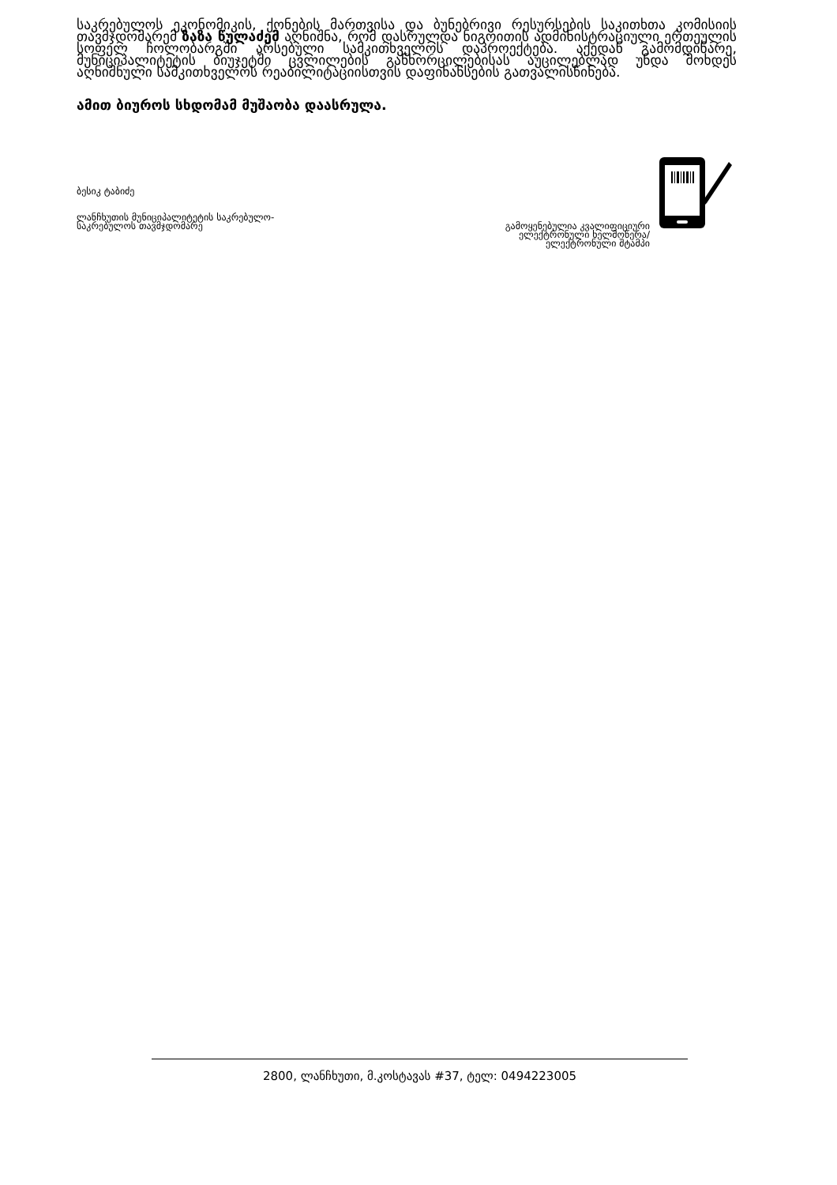საკრებულოს ეკონომიკის, ქონების მართვისა და ბუნებრივი რესურსების საკითხთა კომისიის თავმჯდომარემ ზაზა წულაძემ აღნიშნა, რომ დასრულდა ნიგოითის ადმინისტრაციული ერთეულის სოფელ ჩოლობარგში არსებული სამკითხველოს დაპროექტება. აქედან გამომდინარე, მუნიციპალიტეტის ბიუჯეტში ცვლილების განხორცილებისას აუცილებლად უნდა მოხდეს აღნიშნული სამკითხველოს რეაბილიტაციისთვის დაფინანსების გათვალისწინება.
ამით ბიუროს სხდომამ მუშაობა დაასრულა.
ბესიკ ტაბიძე
ლანჩხუთის მუნიციპალიტეტის საკრებულო-
საკრებულოს თავმჯდომარე
გამოყენებულია კვალიფიციური
ელექტრონული ხელმოწერა/
ელექტრონული შტამპი
2800, ლანჩხუთი, მ.კოსტავას #37, ტელ: 0494223005